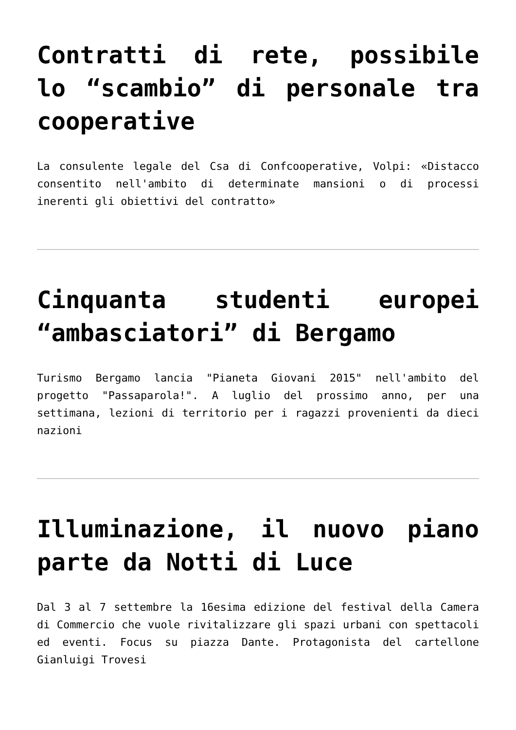Contratti di rete, possibile lo “scambio” di personale tra cooperative
La consulente legale del Csa di Confcooperative, Volpi: «Distacco consentito nell'ambito di determinate mansioni o di processi inerenti gli obiettivi del contratto»
Cinquanta studenti europei “ambasciatori” di Bergamo
Turismo Bergamo lancia "Pianeta Giovani 2015" nell'ambito del progetto "Passaparola!". A luglio del prossimo anno, per una settimana, lezioni di territorio per i ragazzi provenienti da dieci nazioni
Illuminazione, il nuovo piano parte da Notti di Luce
Dal 3 al 7 settembre la 16esima edizione del festival della Camera di Commercio che vuole rivitalizzare gli spazi urbani con spettacoli ed eventi. Focus su piazza Dante. Protagonista del cartellone Gianluigi Trovesi